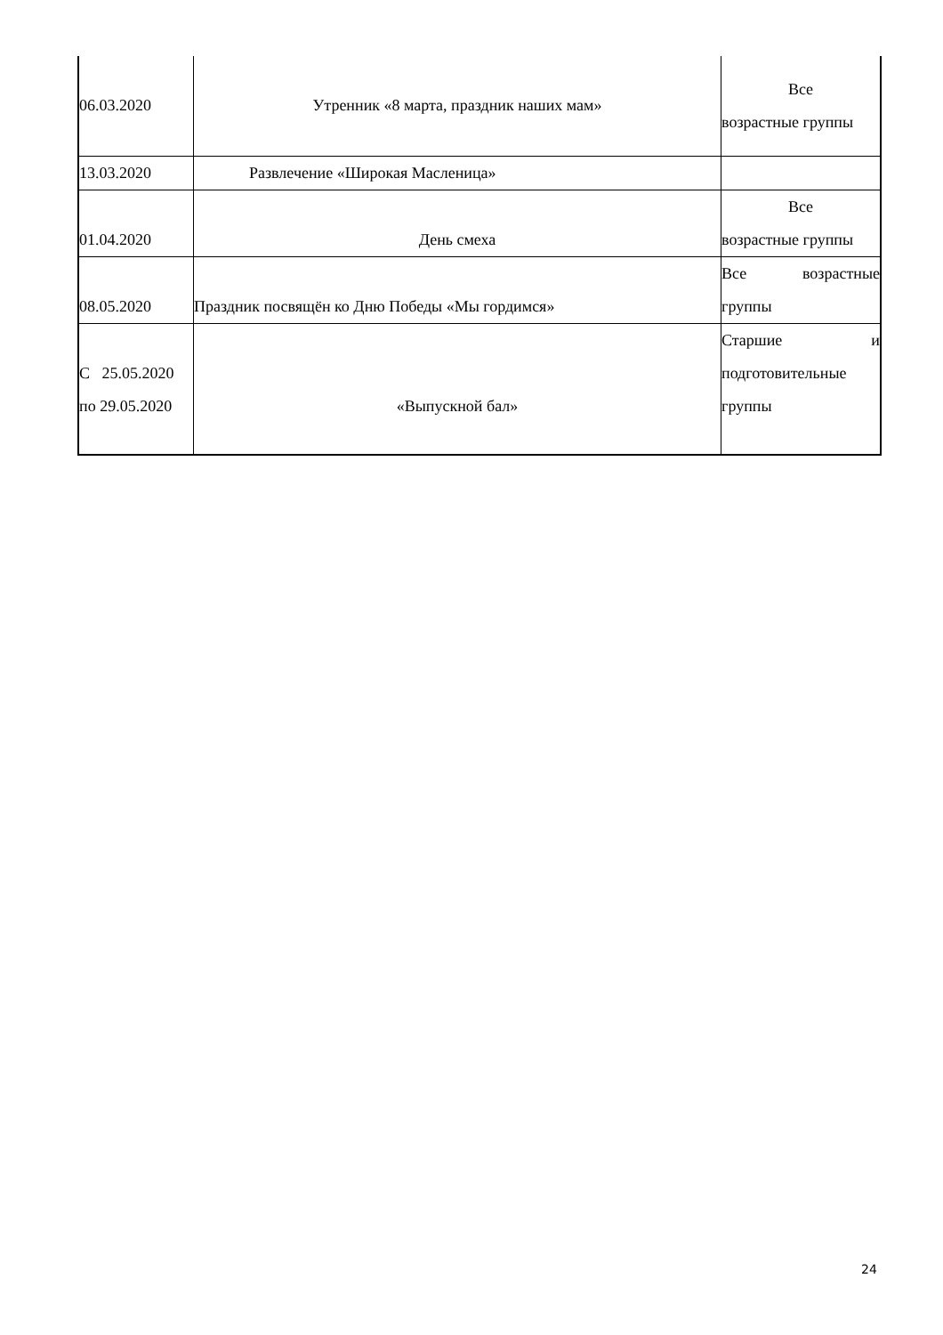| 06.03.2020 | Утренник «8 марта, праздник наших мам» | Все возрастные группы |
| 13.03.2020 | Развлечение «Широкая Масленица» | |
| 01.04.2020 | День смеха | Все возрастные группы |
| 08.05.2020 | Праздник посвящён ко Дню Победы «Мы гордимся» | Все возрастные группы |
| С 25.05.2020 по 29.05.2020 | «Выпускной бал» | Старшие и подготовительные группы |
24